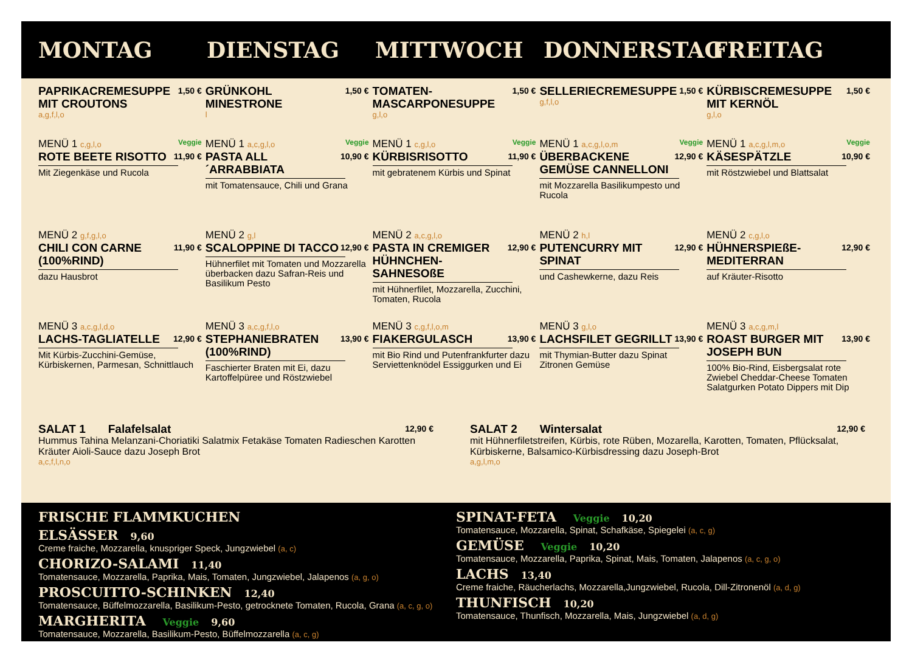MONTAG DIENSTAG MITTWOCH DONNERSTAG FREITAG
PAPRIKACREMESUPPE MIT CROUTONS 1,50 €
a,g,f,l,o
GRÜNKOHL MINESTRONE 1,50 €
l
TOMATEN-MASCARPONESUPPE 1,50 €
g,l,o
SELLERIECREMESUPPE 1,50 €
g,f,l,o
KÜRBISCREMESUPPE MIT KERNÖL 1,50 €
g,l,o
MENÜ 1 c,g,l,o Veggie
ROTE BEETE RISOTTO 11,90 €
Mit Ziegenkäse und Rucola
MENÜ 1 a,c,g,l,o Veggie
PASTA ALL´ARRABBIATA 10,90 €
mit Tomatensauce, Chili und Grana
MENÜ 1 c,g,l,o Veggie
KÜRBISRISOTTO 11,90 €
mit gebratenem Kürbis und Spinat
MENÜ 1 a,c,g,l,o,m Veggie
ÜBERBACKENE GEMÜSE CANNELLONI 12,90 €
mit Mozzarella Basilikumpesto und Rucola
MENÜ 1 a,c,g,l,m,o Veggie
KÄSESPÄTZLE 10,90 €
mit Röstzwiebel und Blattsalat
MENÜ 2 g,f,g,l,o
CHILI CON CARNE (100%RIND) 11,90 €
dazu Hausbrot
MENÜ 2 g,l
SCALOPPINE DI TACCO 12,90 €
Hühnerfilet mit Tomaten und Mozzarella überbacken dazu Safran-Reis und Basilikum Pesto
MENÜ 2 a,c,g,l,o
PASTA IN CREMIGER HÜHNCHEN-SAHNESOßE 12,90 €
mit Hühnerfilet, Mozzarella, Zucchini, Tomaten, Rucola
MENÜ 2 h,l
PUTENCURRY MIT SPINAT 12,90 €
und Cashewkerne, dazu Reis
MENÜ 2 c,g,l,o
HÜHNERSPIEßE-MEDITERRAN 12,90 €
auf Kräuter-Risotto
MENÜ 3 a,c,g,l,d,o
LACHS-TAGLIATELLE 12,90 €
Mit Kürbis-Zucchini-Gemüse, Kürbiskernen, Parmesan, Schnittlauch
MENÜ 3 a,c,g,f,l,o
STEPHANIEBRATEN (100%RIND) 13,90 €
Faschierter Braten mit Ei, dazu Kartoffelpüree und Röstzwiebel
MENÜ 3 c,g,f,l,o,m
FIAKERGULASCH 13,90 €
mit Bio Rind und Putenfrankfurter dazu Serviettenknödel Essiggurken und Ei
MENÜ 3 g,l,o
LACHSFILET GEGRILLT 13,90 €
mit Thymian-Butter dazu Spinat Zitronen Gemüse
MENÜ 3 a,c,g,m,l
ROAST BURGER MIT JOSEPH BUN 13,90 €
100% Bio-Rind, Eisbergsalat rote Zwiebel Cheddar-Cheese Tomaten Salatgurken Potato Dippers mit Dip
SALAT 1 Falafelsalat 12,90 €
Hummus Tahina Melanzani-Choriatiki Salatmix Fetakäse Tomaten Radieschen Karotten Kräuter Aioli-Sauce dazu Joseph Brot
a,c,f,l,n,o
SALAT 2 Wintersalat 12,90 €
mit Hühnerfiletstreifen, Kürbis, rote Rüben, Mozarella, Karotten, Tomaten, Pflücksalat, Kürbiskerne, Balsamico-Kürbisdressing dazu Joseph-Brot
a,g,l,m,o
FRISCHE FLAMMKUCHEN
ELSÄSSER 9,60
Creme fraiche, Mozzarella, knuspriger Speck, Jungzwiebel (a, c)
CHORIZO-SALAMI 11,40
Tomatensauce, Mozzarella, Paprika, Mais, Tomaten, Jungzwiebel, Jalapenos (a, g, o)
PROSCUITTO-SCHINKEN 12,40
Tomatensauce, Büffelmozzarella, Basilikum-Pesto, getrocknete Tomaten, Rucola, Grana (a, c, g, o)
MARGHERITA Veggie 9,60
Tomatensauce, Mozzarella, Basilikum-Pesto, Büffelmozzarella (a, c, g)
SPINAT-FETA Veggie 10,20
Tomatensauce, Mozzarella, Spinat, Schafkäse, Spiegelei (a, c, g)
GEMÜSE Veggie 10,20
Tomatensauce, Mozzarella, Paprika, Spinat, Mais, Tomaten, Jalapenos (a, c, g, o)
LACHS 13,40
Creme fraiche, Räucherlachs, Mozzarella,Jungzwiebel, Rucola, Dill-Zitronenöl (a, d, g)
THUNFISCH 10,20
Tomatensauce, Thunfisch, Mozzarella, Mais, Jungzwiebel (a, d, g)